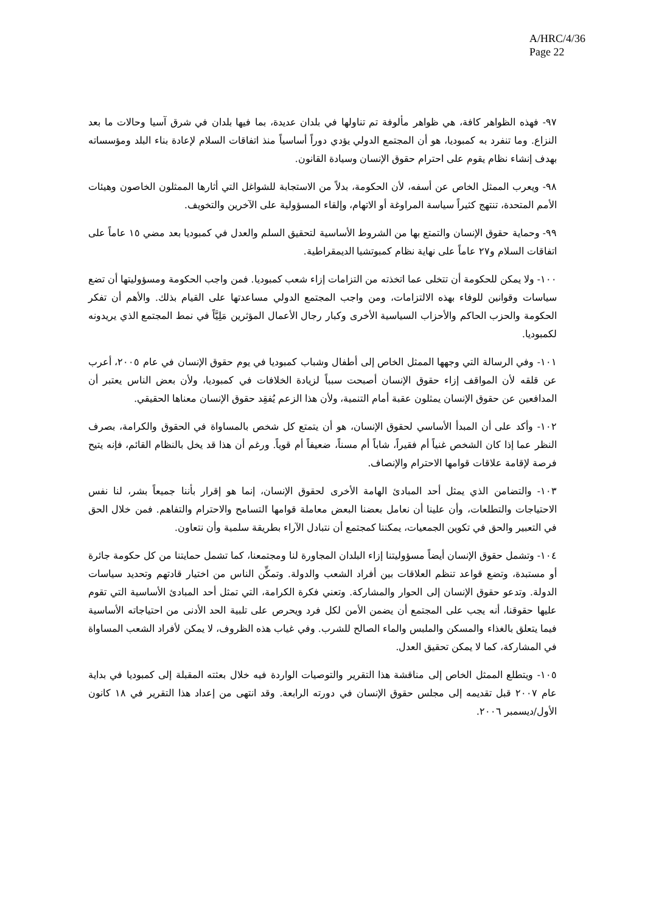A/HRC/4/36
Page 22
٩٧- فهذه الظواهر كافة، هي ظواهر مألوفة تم تناولها في بلدان عديدة، بما فيها بلدان في شرق آسيا وحالات ما بعد النزاع. وما تنفرد به كمبوديا، هو أن المجتمع الدولي يؤدي دوراً أساسياً منذ اتفاقات السلام لإعادة بناء البلد ومؤسساته بهدف إنشاء نظام يقوم على احترام حقوق الإنسان وسيادة القانون.
٩٨- ويعرب الممثل الخاص عن أسفه، لأن الحكومة، بدلاً من الاستجابة للشواغل التي أثارها الممثلون الخاصون وهيئات الأمم المتحدة، تنتهج كثيراً سياسة المراوغة أو الاتهام، وإلقاء المسؤولية على الآخرين والتخويف.
٩٩- وحماية حقوق الإنسان والتمتع بها من الشروط الأساسية لتحقيق السلم والعدل في كمبوديا بعد مضي ١٥ عاماً على اتفاقات السلام و٢٧ عاماً على نهاية نظام كمبوتشيا الديمقراطية.
١٠٠- ولا يمكن للحكومة أن تتخلى عما اتخذته من التزامات إزاء شعب كمبوديا. فمن واجب الحكومة ومسؤوليتها أن تضع سياسات وقوانين للوفاء بهذه الالتزامات، ومن واجب المجتمع الدولي مساعدتها على القيام بذلك. والأهم أن تفكر الحكومة والحزب الحاكم والأحزاب السياسية الأخرى وكبار رجال الأعمال المؤثرين مَلِيَّاً في نمط المجتمع الذي يريدونه لكمبوديا.
١٠١- وفي الرسالة التي وجهها الممثل الخاص إلى أطفال وشباب كمبوديا في يوم حقوق الإنسان في عام ٢٠٠٥، أعرب عن قلقه لأن المواقف إزاء حقوق الإنسان أصبحت سبباً لزيادة الخلافات في كمبوديا، ولأن بعض الناس يعتبر أن المدافعين عن حقوق الإنسان يمثلون عقبة أمام التنمية، ولأن هذا الزعم يُفقِد حقوق الإنسان معناها الحقيقي.
١٠٢- وأكد على أن المبدأ الأساسي لحقوق الإنسان، هو أن يتمتع كل شخص بالمساواة في الحقوق والكرامة، بصرف النظر عما إذا كان الشخص غنياً أم فقيراً، شاباً أم مسناً، ضعيفاً أم قوياً. ورغم أن هذا قد يخل بالنظام القائم، فإنه يتيح فرصة لإقامة علاقات قوامها الاحترام والإنصاف.
١٠٣- والتضامن الذي يمثل أحد المبادئ الهامة الأخرى لحقوق الإنسان، إنما هو إقرار بأننا جميعاً بشر، لنا نفس الاحتياجات والتطلعات، وأن علينا أن نعامل بعضنا البعض معاملة قوامها التسامح والاحترام والتفاهم. فمن خلال الحق في التعبير والحق في تكوين الجمعيات، يمكننا كمجتمع أن نتبادل الآراء بطريقة سلمية وأن نتعاون.
١٠٤- وتشمل حقوق الإنسان أيضاً مسؤوليتنا إزاء البلدان المجاورة لنا ومجتمعنا، كما تشمل حمايتنا من كل حكومة جائرة أو مستبدة، وتضع قواعد تنظم العلاقات بين أفراد الشعب والدولة. وتمكِّن الناس من اختيار قادتهم وتحديد سياسات الدولة. وتدعو حقوق الإنسان إلى الحوار والمشاركة. وتعني فكرة الكرامة، التي تمثل أحد المبادئ الأساسية التي تقوم عليها حقوقنا، أنه يجب على المجتمع أن يضمن الأمن لكل فرد ويحرص على تلبية الحد الأدنى من احتياجاته الأساسية فيما يتعلق بالغذاء والمسكن والملبس والماء الصالح للشرب. وفي غياب هذه الظروف، لا يمكن لأفراد الشعب المساواة في المشاركة، كما لا يمكن تحقيق العدل.
١٠٥- ويتطلع الممثل الخاص إلى مناقشة هذا التقرير والتوصيات الواردة فيه خلال بعثته المقبلة إلى كمبوديا في بداية عام ٢٠٠٧ قبل تقديمه إلى مجلس حقوق الإنسان في دورته الرابعة. وقد انتهى من إعداد هذا التقرير في ١٨ كانون الأول/ديسمبر ٢٠٠٦.